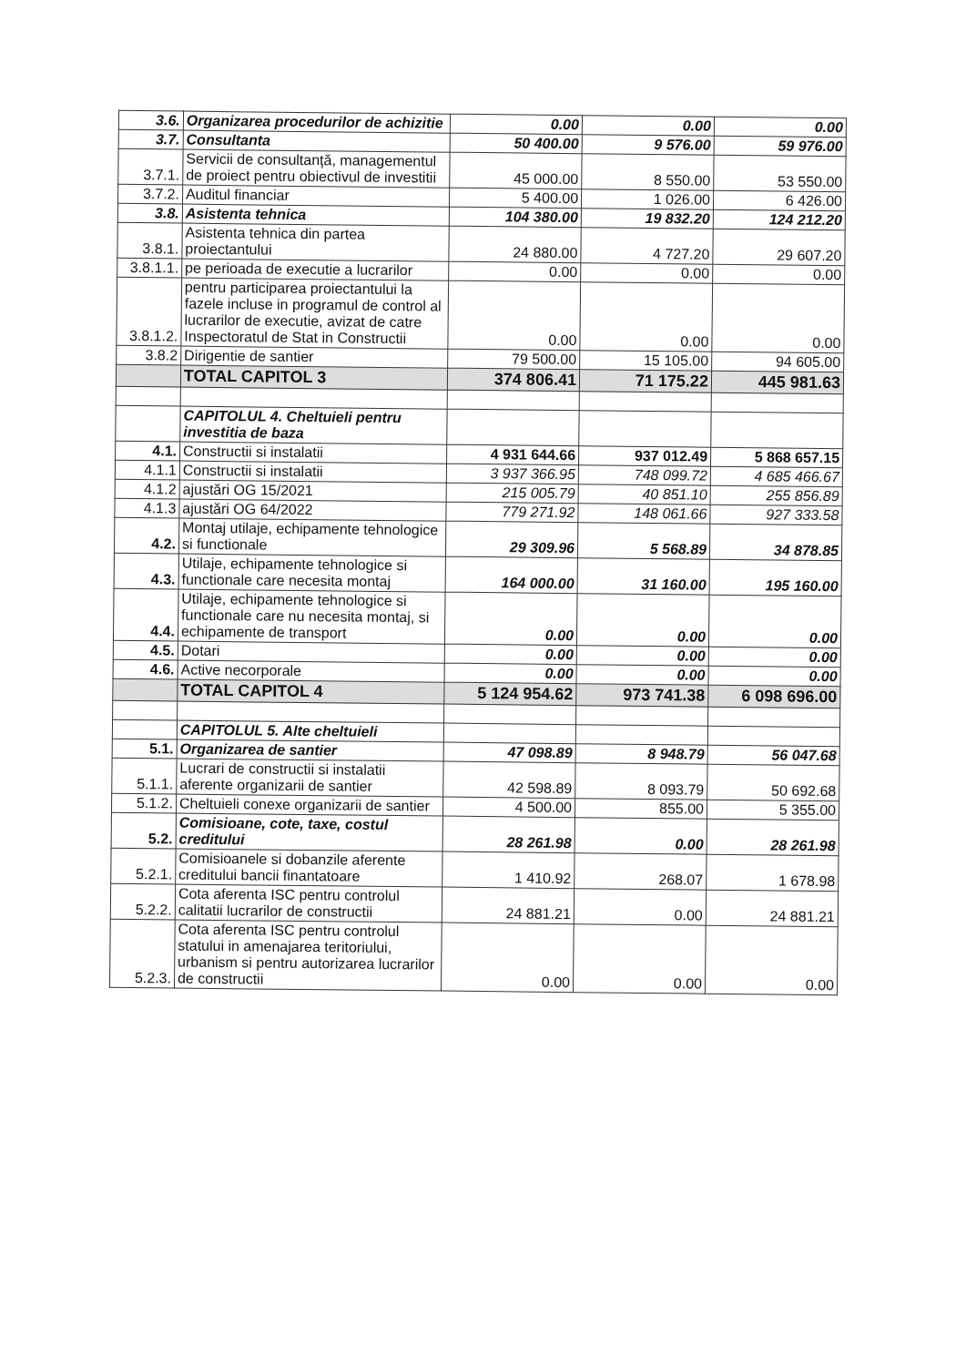| 3.6. | Organizarea procedurilor de achizitie | 0.00 | 0.00 | 0.00 |
| 3.7. | Consultanta | 50 400.00 | 9 576.00 | 59 976.00 |
| 3.7.1. | Servicii de consultanță, managementul de proiect pentru obiectivul de investitii | 45 000.00 | 8 550.00 | 53 550.00 |
| 3.7.2. | Auditul financiar | 5 400.00 | 1 026.00 | 6 426.00 |
| 3.8. | Asistenta tehnica | 104 380.00 | 19 832.20 | 124 212.20 |
| 3.8.1. | Asistenta tehnica din partea proiectantului | 24 880.00 | 4 727.20 | 29 607.20 |
| 3.8.1.1. | pe perioada de executie a lucrarilor | 0.00 | 0.00 | 0.00 |
| 3.8.1.2. | pentru participarea proiectantului la fazele incluse in programul de control al lucrarilor de executie, avizat de catre Inspectoratul de Stat in Constructii | 0.00 | 0.00 | 0.00 |
| 3.8.2 | Dirigentie de santier | 79 500.00 | 15 105.00 | 94 605.00 |
| | TOTAL CAPITOL 3 | 374 806.41 | 71 175.22 | 445 981.63 |
| | CAPITOLUL 4. Cheltuieli pentru investitia de baza | | | |
| 4.1. | Constructii si instalatii | 4 931 644.66 | 937 012.49 | 5 868 657.15 |
| 4.1.1 | Constructii si instalatii | 3 937 366.95 | 748 099.72 | 4 685 466.67 |
| 4.1.2 | ajustări OG 15/2021 | 215 005.79 | 40 851.10 | 255 856.89 |
| 4.1.3 | ajustări OG 64/2022 | 779 271.92 | 148 061.66 | 927 333.58 |
| 4.2. | Montaj utilaje, echipamente tehnologice si functionale | 29 309.96 | 5 568.89 | 34 878.85 |
| 4.3. | Utilaje, echipamente tehnologice si functionale care necesita montaj | 164 000.00 | 31 160.00 | 195 160.00 |
| 4.4. | Utilaje, echipamente tehnologice si functionale care nu necesita montaj, si echipamente de transport | 0.00 | 0.00 | 0.00 |
| 4.5. | Dotari | 0.00 | 0.00 | 0.00 |
| 4.6. | Active necorporale | 0.00 | 0.00 | 0.00 |
| | TOTAL CAPITOL 4 | 5 124 954.62 | 973 741.38 | 6 098 696.00 |
| | CAPITOLUL 5. Alte cheltuieli | | | |
| 5.1. | Organizarea de santier | 47 098.89 | 8 948.79 | 56 047.68 |
| 5.1.1. | Lucrari de constructii si instalatii aferente organizarii de santier | 42 598.89 | 8 093.79 | 50 692.68 |
| 5.1.2. | Cheltuieli conexe organizarii de santier | 4 500.00 | 855.00 | 5 355.00 |
| 5.2. | Comisioane, cote, taxe, costul creditului | 28 261.98 | 0.00 | 28 261.98 |
| 5.2.1. | Comisioanele si dobanzile aferente creditului bancii finantatoare | 1 410.92 | 268.07 | 1 678.98 |
| 5.2.2. | Cota aferenta ISC pentru controlul calitatii lucrarilor de constructii | 24 881.21 | 0.00 | 24 881.21 |
| 5.2.3. | Cota aferenta ISC pentru controlul statului in amenajarea teritoriului, urbanism si pentru autorizarea lucrarilor de constructii | 0.00 | 0.00 | 0.00 |